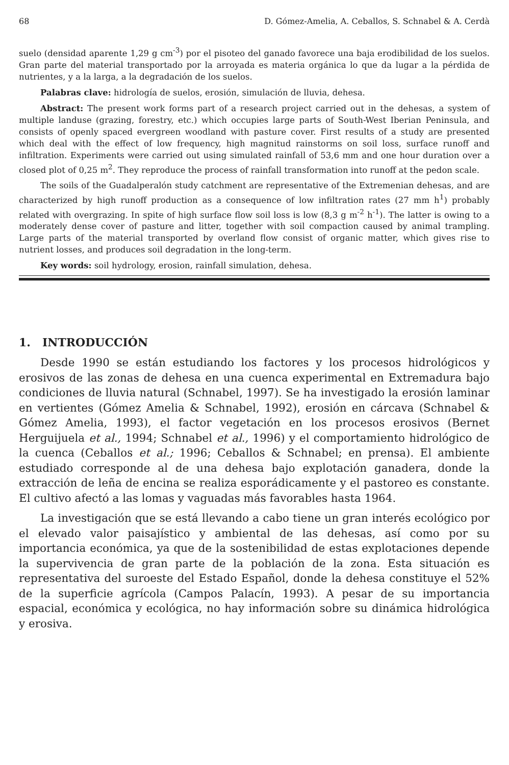68 D. Gómez-Amelia, A. Ceballos, S. Schnabel & A. Cerdà
suelo (densidad aparente 1,29 g cm<sup>-3</sup>) por el pisoteo del ganado favorece una baja erodibilidad de los suelos. Gran parte del material transportado por la arroyada es materia orgánica lo que da lugar a la pérdida de nutrientes, y a la larga, a la degradación de los suelos.
Palabras clave: hidrología de suelos, erosión, simulación de lluvia, dehesa.
Abstract: The present work forms part of a research project carried out in the dehesas, a system of multiple landuse (grazing, forestry, etc.) which occupies large parts of South-West Iberian Peninsula, and consists of openly spaced evergreen woodland with pasture cover. First results of a study are presented which deal with the effect of low frequency, high magnitud rainstorms on soil loss, surface runoff and infiltration. Experiments were carried out using simulated rainfall of 53,6 mm and one hour duration over a closed plot of 0,25 m<sup>2</sup>. They reproduce the process of rainfall transformation into runoff at the pedon scale.
The soils of the Guadalperalón study catchment are representative of the Extremenian dehesas, and are characterized by high runoff production as a consequence of low infiltration rates (27 mm h<sup>1</sup>) probably related with overgrazing. In spite of high surface flow soil loss is low (8,3 g m<sup>-2</sup> h<sup>-1</sup>). The latter is owing to a moderately dense cover of pasture and litter, together with soil compaction caused by animal trampling. Large parts of the material transported by overland flow consist of organic matter, which gives rise to nutrient losses, and produces soil degradation in the long-term.
Key words: soil hydrology, erosion, rainfall simulation, dehesa.
1. INTRODUCCIÓN
Desde 1990 se están estudiando los factores y los procesos hidrológicos y erosivos de las zonas de dehesa en una cuenca experimental en Extremadura bajo condiciones de lluvia natural (Schnabel, 1997). Se ha investigado la erosión laminar en vertientes (Gómez Amelia & Schnabel, 1992), erosión en cárcava (Schnabel & Gómez Amelia, 1993), el factor vegetación en los procesos erosivos (Bernet Herguijuela et al., 1994; Schnabel et al., 1996) y el comportamiento hidrológico de la cuenca (Ceballos et al.; 1996; Ceballos & Schnabel; en prensa). El ambiente estudiado corresponde al de una dehesa bajo explotación ganadera, donde la extracción de leña de encina se realiza esporádicamente y el pastoreo es constante. El cultivo afectó a las lomas y vaguadas más favorables hasta 1964.
La investigación que se está llevando a cabo tiene un gran interés ecológico por el elevado valor paisajístico y ambiental de las dehesas, así como por su importancia económica, ya que de la sostenibilidad de estas explotaciones depende la supervivencia de gran parte de la población de la zona. Esta situación es representativa del suroeste del Estado Español, donde la dehesa constituye el 52% de la superficie agrícola (Campos Palacín, 1993). A pesar de su importancia espacial, económica y ecológica, no hay información sobre su dinámica hidrológica y erosiva.